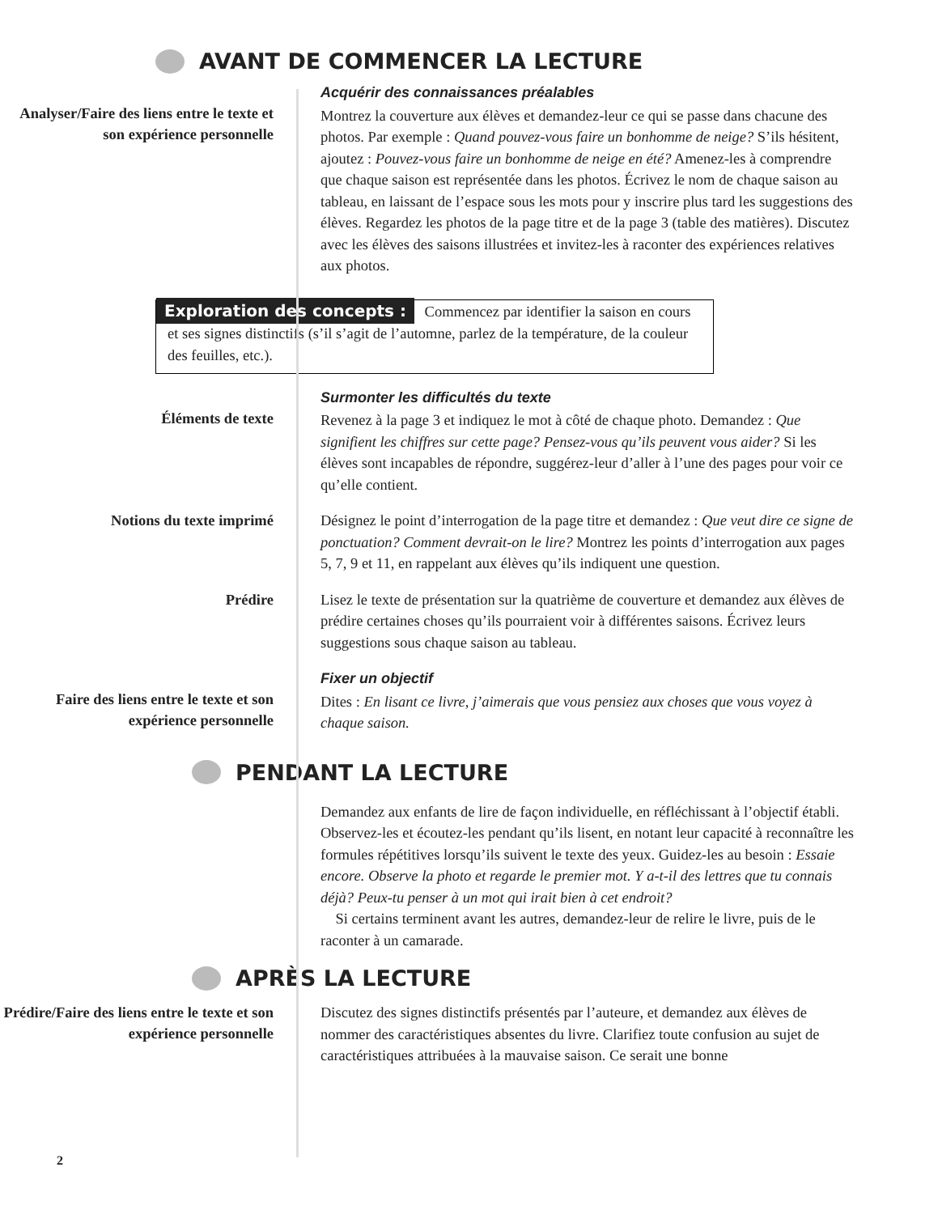AVANT DE COMMENCER LA LECTURE
Analyser/Faire des liens entre le texte et son expérience personnelle
Acquérir des connaissances préalables
Montrez la couverture aux élèves et demandez-leur ce qui se passe dans chacune des photos. Par exemple : Quand pouvez-vous faire un bonhomme de neige? S’ils hésitent, ajoutez : Pouvez-vous faire un bonhomme de neige en été? Amenez-les à comprendre que chaque saison est représentée dans les photos. Écrivez le nom de chaque saison au tableau, en laissant de l’espace sous les mots pour y inscrire plus tard les suggestions des élèves. Regardez les photos de la page titre et de la page 3 (table des matières). Discutez avec les élèves des saisons illustrées et invitez-les à raconter des expériences relatives aux photos.
Exploration des concepts : Commencez par identifier la saison en cours et ses signes distinctifs (s’il s’agit de l’automne, parlez de la température, de la couleur des feuilles, etc.).
Éléments de texte
Surmonter les difficultés du texte
Revenez à la page 3 et indiquez le mot à côté de chaque photo. Demandez : Que signifient les chiffres sur cette page? Pensez-vous qu’ils peuvent vous aider? Si les élèves sont incapables de répondre, suggérez-leur d’aller à l’une des pages pour voir ce qu’elle contient.
Notions du texte imprimé
Désignez le point d’interrogation de la page titre et demandez : Que veut dire ce signe de ponctuation? Comment devrait-on le lire? Montrez les points d’interrogation aux pages 5, 7, 9 et 11, en rappelant aux élèves qu’ils indiquent une question.
Prédire
Lisez le texte de présentation sur la quatrième de couverture et demandez aux élèves de prédire certaines choses qu’ils pourraient voir à différentes saisons. Écrivez leurs suggestions sous chaque saison au tableau.
Faire des liens entre le texte et son expérience personnelle
Fixer un objectif
Dites : En lisant ce livre, j’aimerais que vous pensiez aux choses que vous voyez à chaque saison.
PENDANT LA LECTURE
Demandez aux enfants de lire de façon individuelle, en réfléchissant à l’objectif établi. Observez-les et écoutez-les pendant qu’ils lisent, en notant leur capacité à reconnaître les formules répétitives lorsqu’ils suivent le texte des yeux. Guidez-les au besoin : Essaie encore. Observe la photo et regarde le premier mot. Y a-t-il des lettres que tu connais déjà? Peux-tu penser à un mot qui irait bien à cet endroit?
Si certains terminent avant les autres, demandez-leur de relire le livre, puis de le raconter à un camarade.
APRÈS LA LECTURE
Prédire/Faire des liens entre le texte et son expérience personnelle
Discutez des signes distinctifs présentés par l’auteure, et demandez aux élèves de nommer des caractéristiques absentes du livre. Clarifiez toute confusion au sujet de caractéristiques attribuées à la mauvaise saison. Ce serait une bonne
2